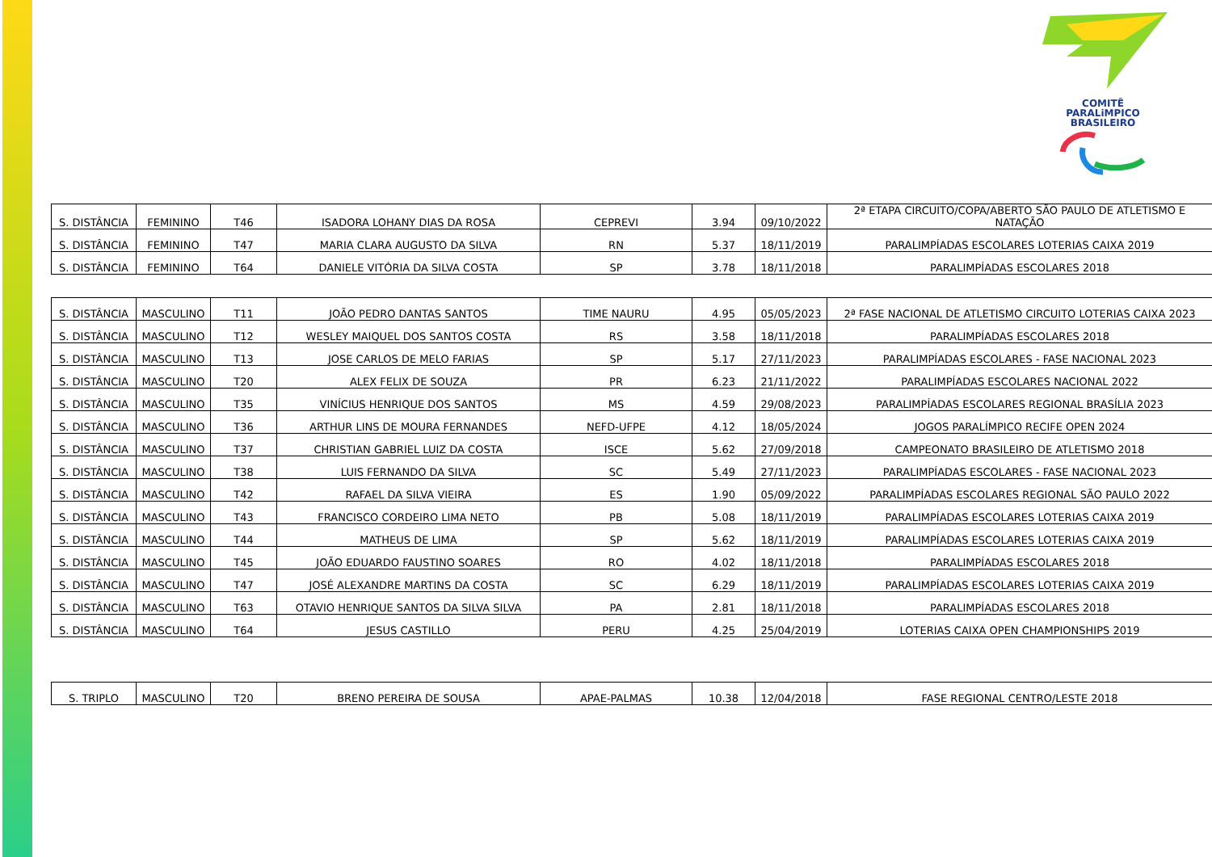COMITÊ
PARALiMPICO
BRASILEIRO
| S. DISTÂNCIA | FEMININO | T46 | ISADORA LOHANY DIAS DA ROSA | CEPREVI | 3.94 | 09/10/2022 | 2ª ETAPA CIRCUITO/COPA/ABERTO SÃO PAULO DE ATLETISMO E NATAÇÃO |
| S. DISTÂNCIA | FEMININO | T47 | MARIA CLARA AUGUSTO DA SILVA | RN | 5.37 | 18/11/2019 | PARALIMPÍADAS ESCOLARES LOTERIAS CAIXA 2019 |
| S. DISTÂNCIA | FEMININO | T64 | DANIELE VITÓRIA DA SILVA COSTA | SP | 3.78 | 18/11/2018 | PARALIMPÍADAS ESCOLARES 2018 |
| S. DISTÂNCIA | MASCULINO | T11 | JOÃO PEDRO DANTAS SANTOS | TIME NAURU | 4.95 | 05/05/2023 | 2ª FASE NACIONAL DE ATLETISMO CIRCUITO LOTERIAS CAIXA 2023 |
| S. DISTÂNCIA | MASCULINO | T12 | WESLEY MAIQUEL DOS SANTOS COSTA | RS | 3.58 | 18/11/2018 | PARALIMPÍADAS ESCOLARES 2018 |
| S. DISTÂNCIA | MASCULINO | T13 | JOSE CARLOS DE MELO FARIAS | SP | 5.17 | 27/11/2023 | PARALIMPÍADAS ESCOLARES - FASE NACIONAL 2023 |
| S. DISTÂNCIA | MASCULINO | T20 | ALEX FELIX DE SOUZA | PR | 6.23 | 21/11/2022 | PARALIMPÍADAS ESCOLARES NACIONAL 2022 |
| S. DISTÂNCIA | MASCULINO | T35 | VINÍCIUS HENRIQUE DOS SANTOS | MS | 4.59 | 29/08/2023 | PARALIMPÍADAS ESCOLARES REGIONAL BRASÍLIA 2023 |
| S. DISTÂNCIA | MASCULINO | T36 | ARTHUR LINS DE MOURA FERNANDES | NEFD-UFPE | 4.12 | 18/05/2024 | JOGOS PARALÍMPICO RECIFE OPEN 2024 |
| S. DISTÂNCIA | MASCULINO | T37 | CHRISTIAN GABRIEL LUIZ DA COSTA | ISCE | 5.62 | 27/09/2018 | CAMPEONATO BRASILEIRO DE ATLETISMO 2018 |
| S. DISTÂNCIA | MASCULINO | T38 | LUIS FERNANDO DA SILVA | SC | 5.49 | 27/11/2023 | PARALIMPÍADAS ESCOLARES - FASE NACIONAL 2023 |
| S. DISTÂNCIA | MASCULINO | T42 | RAFAEL DA SILVA VIEIRA | ES | 1.90 | 05/09/2022 | PARALIMPÍADAS ESCOLARES REGIONAL SÃO PAULO 2022 |
| S. DISTÂNCIA | MASCULINO | T43 | FRANCISCO CORDEIRO LIMA NETO | PB | 5.08 | 18/11/2019 | PARALIMPÍADAS ESCOLARES LOTERIAS CAIXA 2019 |
| S. DISTÂNCIA | MASCULINO | T44 | MATHEUS DE LIMA | SP | 5.62 | 18/11/2019 | PARALIMPÍADAS ESCOLARES LOTERIAS CAIXA 2019 |
| S. DISTÂNCIA | MASCULINO | T45 | JOÃO EDUARDO FAUSTINO SOARES | RO | 4.02 | 18/11/2018 | PARALIMPÍADAS ESCOLARES 2018 |
| S. DISTÂNCIA | MASCULINO | T47 | JOSÉ ALEXANDRE MARTINS DA COSTA | SC | 6.29 | 18/11/2019 | PARALIMPÍADAS ESCOLARES LOTERIAS CAIXA 2019 |
| S. DISTÂNCIA | MASCULINO | T63 | OTAVIO HENRIQUE SANTOS DA SILVA SILVA | PA | 2.81 | 18/11/2018 | PARALIMPÍADAS ESCOLARES 2018 |
| S. DISTÂNCIA | MASCULINO | T64 | JESUS CASTILLO | PERU | 4.25 | 25/04/2019 | LOTERIAS CAIXA OPEN CHAMPIONSHIPS 2019 |
| S. TRIPLO | MASCULINO | T20 | BRENO PEREIRA DE SOUSA | APAE-PALMAS | 10.38 | 12/04/2018 | FASE REGIONAL CENTRO/LESTE 2018 |